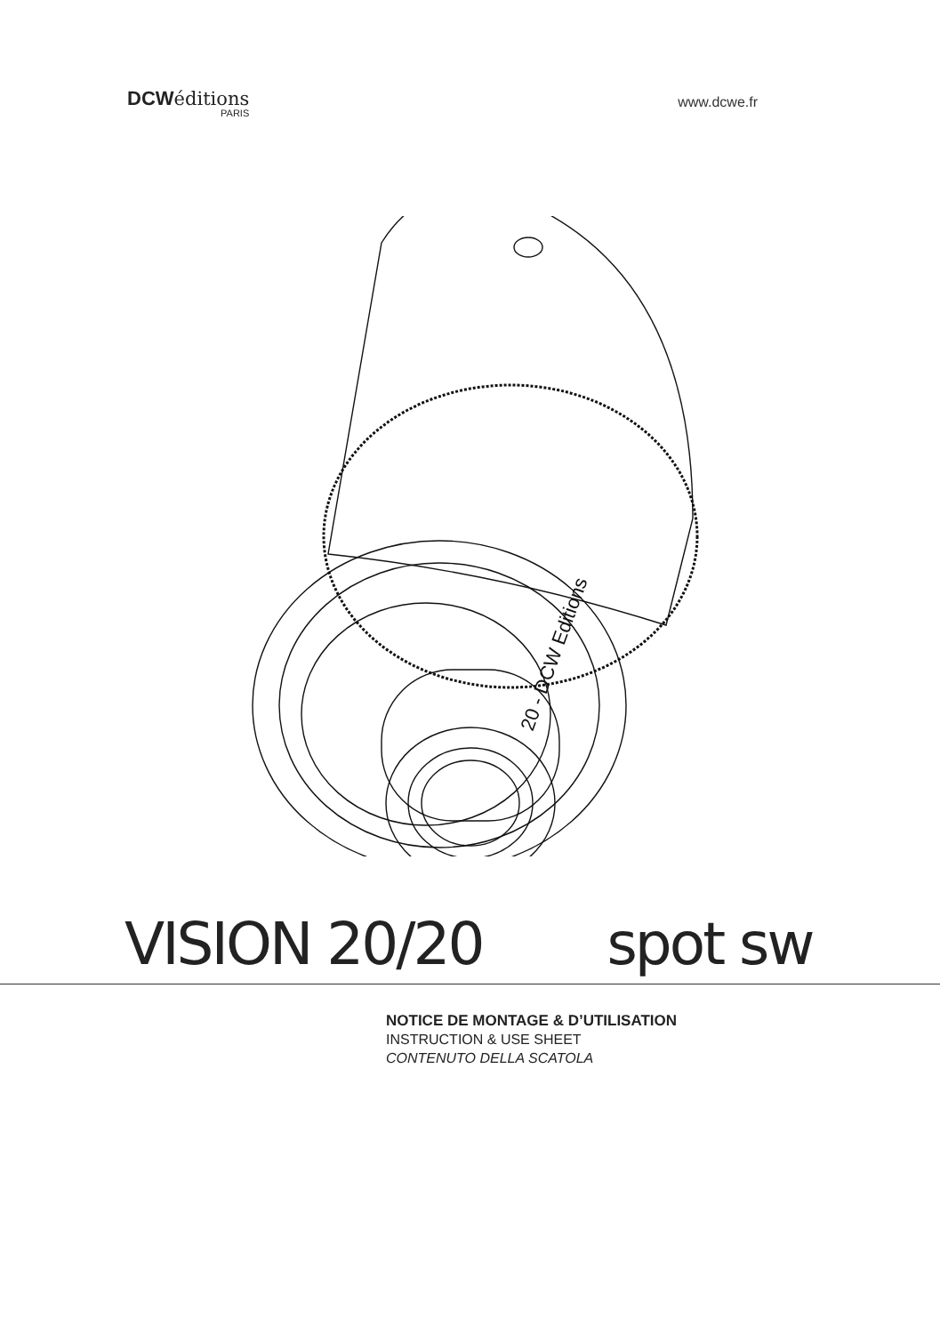DCW éditions
PARIS
www.dcwe.fr
20 - DCW Editions
VISION 20/20 spot sw
NOTICE DE MONTAGE & D’UTILISATION
INSTRUCTION & USE SHEET
CONTENUTO DELLA SCATOLA